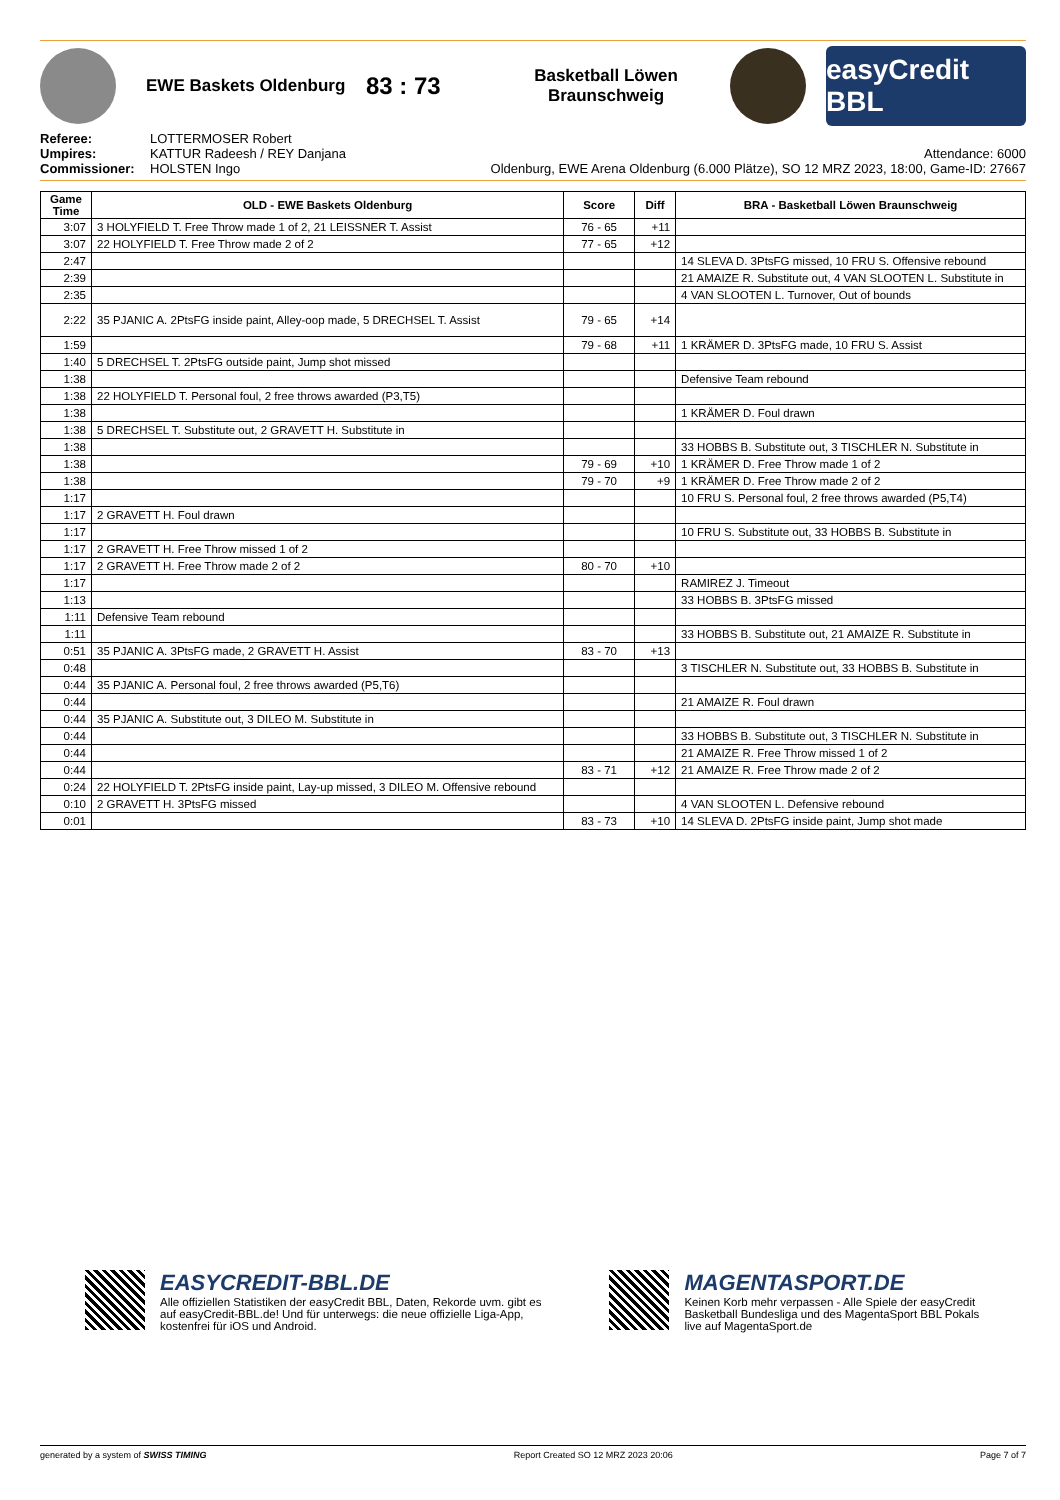EWE Baskets Oldenburg
83 : 73
Basketball Löwen Braunschweig
easyCredit BBL
Referee: LOTTERMOSER Robert
Umpires: KATTUR Radeesh / REY Danjana
Commissioner: HOLSTEN Ingo
Attendance: 6000
Oldenburg, EWE Arena Oldenburg (6.000 Plätze), SO 12 MRZ 2023, 18:00, Game-ID: 27667
| Game Time | OLD - EWE Baskets Oldenburg | Score | Diff | BRA - Basketball Löwen Braunschweig |
| --- | --- | --- | --- | --- |
| 3:07 | 3 HOLYFIELD T. Free Throw made 1 of 2, 21 LEISSNER T. Assist | 76 - 65 | +11 | |
| 3:07 | 22 HOLYFIELD T. Free Throw made 2 of 2 | 77 - 65 | +12 | |
| 2:47 | | | | 14 SLEVA D. 3PtsFG missed, 10 FRU S. Offensive rebound |
| 2:39 | | | | 21 AMAIZE R. Substitute out, 4 VAN SLOOTEN L. Substitute in |
| 2:35 | | | | 4 VAN SLOOTEN L. Turnover, Out of bounds |
| 2:22 | 35 PJANIC A. 2PtsFG inside paint, Alley-oop made, 5 DRECHSEL T. Assist | 79 - 65 | +14 | |
| 1:59 | | 79 - 68 | +11 | 1 KRÄMER D. 3PtsFG made, 10 FRU S. Assist |
| 1:40 | 5 DRECHSEL T. 2PtsFG outside paint, Jump shot missed | | | |
| 1:38 | | | | Defensive Team rebound |
| 1:38 | 22 HOLYFIELD T. Personal foul, 2 free throws awarded (P3,T5) | | | |
| 1:38 | | | | 1 KRÄMER D. Foul drawn |
| 1:38 | 5 DRECHSEL T. Substitute out, 2 GRAVETT H. Substitute in | | | |
| 1:38 | | | | 33 HOBBS B. Substitute out, 3 TISCHLER N. Substitute in |
| 1:38 | | 79 - 69 | +10 | 1 KRÄMER D. Free Throw made 1 of 2 |
| 1:38 | | 79 - 70 | +9 | 1 KRÄMER D. Free Throw made 2 of 2 |
| 1:17 | | | | 10 FRU S. Personal foul, 2 free throws awarded (P5,T4) |
| 1:17 | 2 GRAVETT H. Foul drawn | | | |
| 1:17 | | | | 10 FRU S. Substitute out, 33 HOBBS B. Substitute in |
| 1:17 | 2 GRAVETT H. Free Throw missed 1 of 2 | | | |
| 1:17 | 2 GRAVETT H. Free Throw made 2 of 2 | 80 - 70 | +10 | |
| 1:17 | | | | RAMIREZ J. Timeout |
| 1:13 | | | | 33 HOBBS B. 3PtsFG missed |
| 1:11 | Defensive Team rebound | | | |
| 1:11 | | | | 33 HOBBS B. Substitute out, 21 AMAIZE R. Substitute in |
| 0:51 | 35 PJANIC A. 3PtsFG made, 2 GRAVETT H. Assist | 83 - 70 | +13 | |
| 0:48 | | | | 3 TISCHLER N. Substitute out, 33 HOBBS B. Substitute in |
| 0:44 | 35 PJANIC A. Personal foul, 2 free throws awarded (P5,T6) | | | |
| 0:44 | | | | 21 AMAIZE R. Foul drawn |
| 0:44 | 35 PJANIC A. Substitute out, 3 DILEO M. Substitute in | | | |
| 0:44 | | | | 33 HOBBS B. Substitute out, 3 TISCHLER N. Substitute in |
| 0:44 | | | | 21 AMAIZE R. Free Throw missed 1 of 2 |
| 0:44 | | 83 - 71 | +12 | 21 AMAIZE R. Free Throw made 2 of 2 |
| 0:24 | 22 HOLYFIELD T. 2PtsFG inside paint, Lay-up missed, 3 DILEO M. Offensive rebound | | | |
| 0:10 | 2 GRAVETT H. 3PtsFG missed | | | 4 VAN SLOOTEN L. Defensive rebound |
| 0:01 | | 83 - 73 | +10 | 14 SLEVA D. 2PtsFG inside paint, Jump shot made |
EASYCREDIT-BBL.DE
Alle offiziellen Statistiken der easyCredit BBL, Daten, Rekorde uvm. gibt es auf easyCredit-BBL.de! Und für unterwegs: die neue offizielle Liga-App, kostenfrei für iOS und Android.
MAGENTASPORT.DE
Keinen Korb mehr verpassen - Alle Spiele der easyCredit Basketball Bundesliga und des MagentaSport BBL Pokals live auf MagentaSport.de
generated by a system of SWISS TIMING Report Created SO 12 MRZ 2023 20:06 Page 7 of 7